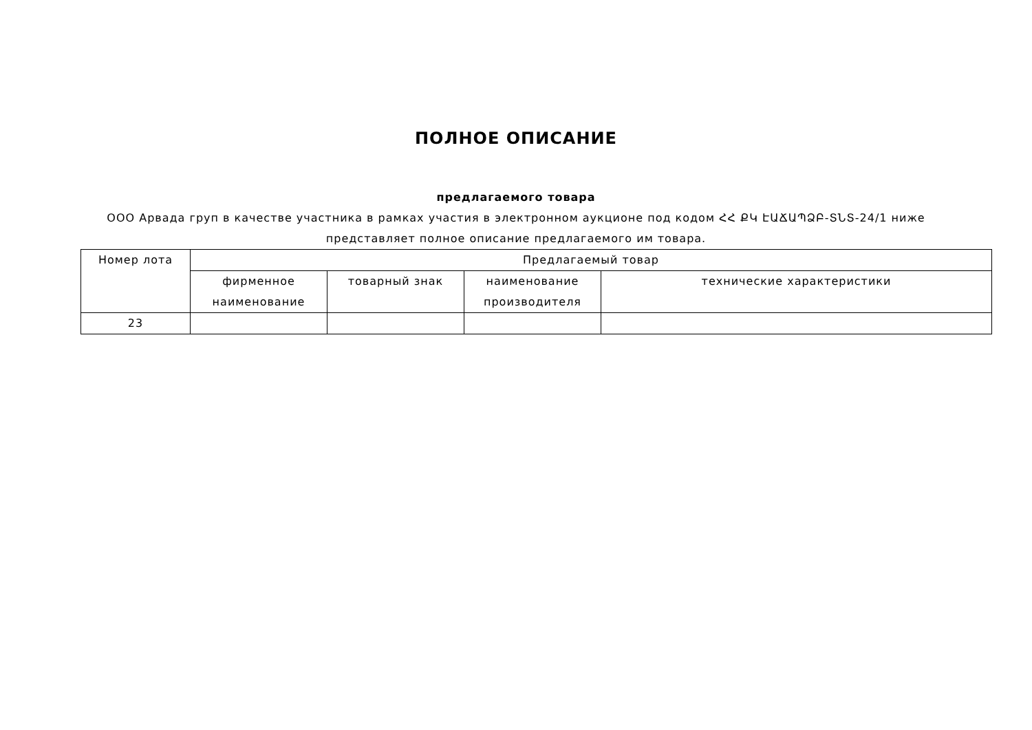ПОЛНОЕ ОПИСАНИЕ
предлагаемого товара
ООО Арвада груп в качестве участника в рамках участия в электронном аукционе под кодом ՀՀ ՔԿ ԷԱՃԱՊՁԲ-ՏՆՏ-24/1 ниже представляет полное описание предлагаемого им товара.
| Номер лота | Предлагаемый товар | | | |
| --- | --- | --- | --- | --- |
| | фирменное наименование | товарный знак | наименование производителя | технические характеристики |
| 23 | | | | |